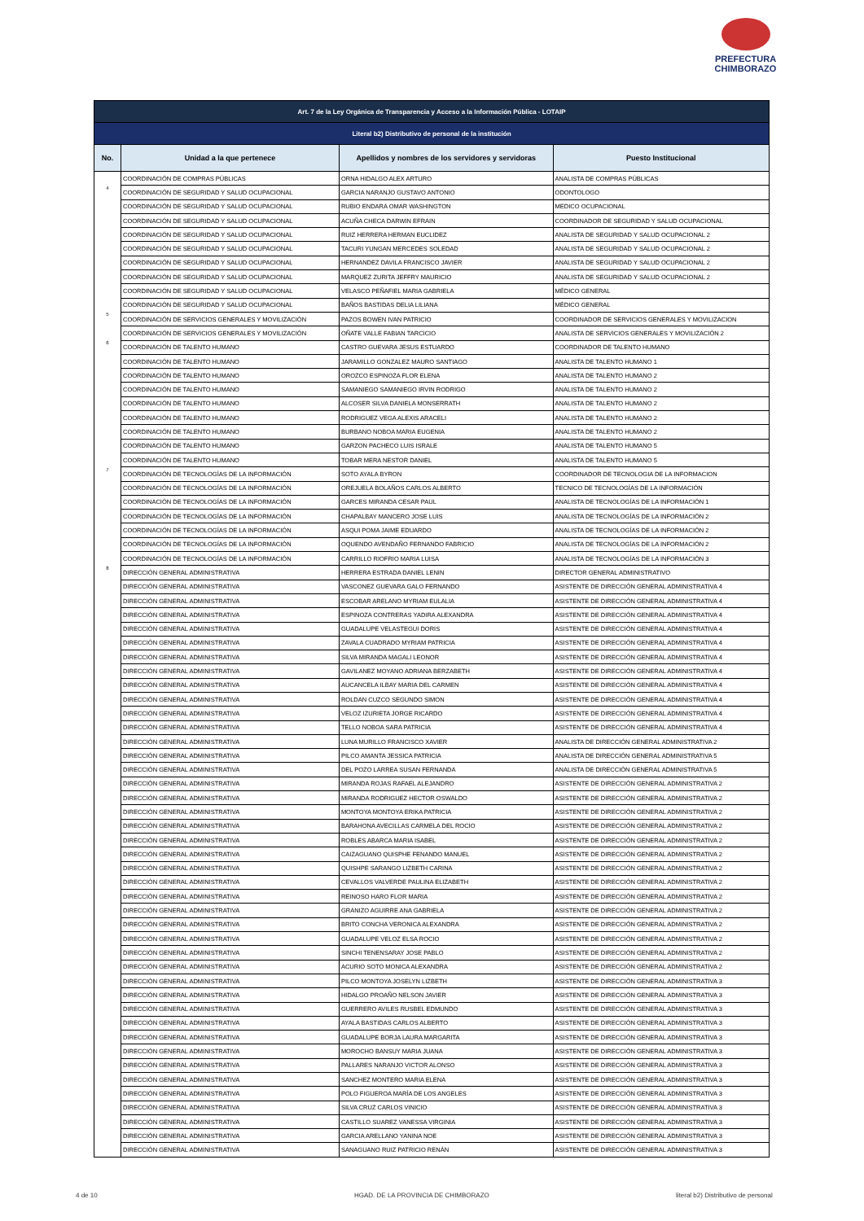PREFECTURA
CHIMBORAZO
| Art. 7 de la Ley Orgánica de Transparencia y Acceso a la Información Pública - LOTAIP | | | |
| Literal b2) Distributivo de personal de la institución | | | |
| No. | Unidad a la que pertenece | Apellidos y nombres de los servidores y servidoras | Puesto Institucional |
| | COORDINACIÓN DE COMPRAS PÚBLICAS | ORNA HIDALGO ALEX ARTURO | ANALISTA DE COMPRAS PÚBLICAS |
| 4 | COORDINACIÓN DE SEGURIDAD Y SALUD OCUPACIONAL | GARCIA NARANJO GUSTAVO ANTONIO | ODONTOLOGO |
| | COORDINACIÓN DE SEGURIDAD Y SALUD OCUPACIONAL | RUBIO ENDARA OMAR WASHINGTON | MEDICO OCUPACIONAL |
| | COORDINACIÓN DE SEGURIDAD Y SALUD OCUPACIONAL | ACUÑA CHECA DARWIN EFRAIN | COORDINADOR DE SEGURIDAD Y SALUD OCUPACIONAL |
| | COORDINACIÓN DE SEGURIDAD Y SALUD OCUPACIONAL | RUIZ HERRERA HERMAN EUCLIDEZ | ANALISTA DE SEGURIDAD Y SALUD OCUPACIONAL 2 |
| | COORDINACIÓN DE SEGURIDAD Y SALUD OCUPACIONAL | TACURI YUNGAN MERCEDES SOLEDAD | ANALISTA DE SEGURIDAD Y SALUD OCUPACIONAL 2 |
| | COORDINACIÓN DE SEGURIDAD Y SALUD OCUPACIONAL | HERNANDEZ DAVILA FRANCISCO JAVIER | ANALISTA DE SEGURIDAD Y SALUD OCUPACIONAL 2 |
| | COORDINACIÓN DE SEGURIDAD Y SALUD OCUPACIONAL | MARQUEZ ZURITA JEFFRY MAURICIO | ANALISTA DE SEGURIDAD Y SALUD OCUPACIONAL 2 |
| | COORDINACIÓN DE SEGURIDAD Y SALUD OCUPACIONAL | VELASCO PEÑAFIEL MARIA GABRIELA | MÉDICO GENERAL |
| | COORDINACIÓN DE SEGURIDAD Y SALUD OCUPACIONAL | BAÑOS BASTIDAS DELIA LILIANA | MÉDICO GENERAL |
| 5 | COORDINACIÓN DE SERVICIOS GENERALES Y MOVILIZACIÓN | PAZOS BOWEN IVAN PATRICIO | COORDINADOR DE SERVICIOS GENERALES Y MOVILIZACION |
| | COORDINACIÓN DE SERVICIOS GENERALES Y MOVILIZACIÓN | OÑATE VALLE FABIAN TARCICIO | ANALISTA DE SERVICIOS GENERALES Y MOVILIZACIÓN 2 |
| 6 | COORDINACIÓN DE TALENTO HUMANO | CASTRO GUEVARA JESUS ESTUARDO | COORDINADOR DE TALENTO HUMANO |
| | COORDINACIÓN DE TALENTO HUMANO | JARAMILLO GONZALEZ MAURO SANTIAGO | ANALISTA DE TALENTO HUMANO 1 |
| | COORDINACIÓN DE TALENTO HUMANO | OROZCO ESPINOZA FLOR ELENA | ANALISTA DE TALENTO HUMANO 2 |
| | COORDINACIÓN DE TALENTO HUMANO | SAMANIEGO SAMANIEGO IRVIN RODRIGO | ANALISTA DE TALENTO HUMANO 2 |
| | COORDINACIÓN DE TALENTO HUMANO | ALCOSER SILVA DANIELA MONSERRATH | ANALISTA DE TALENTO HUMANO 2 |
| | COORDINACIÓN DE TALENTO HUMANO | RODRIGUEZ VEGA ALEXIS ARACELI | ANALISTA DE TALENTO HUMANO 2 |
| | COORDINACIÓN DE TALENTO HUMANO | BURBANO NOBOA MARIA EUGENIA | ANALISTA DE TALENTO HUMANO 2 |
| | COORDINACIÓN DE TALENTO HUMANO | GARZON PACHECO LUIS ISRALE | ANALISTA DE TALENTO HUMANO 5 |
| | COORDINACIÓN DE TALENTO HUMANO | TOBAR MERA NESTOR DANIEL | ANALISTA DE TALENTO HUMANO 5 |
| 7 | COORDINACIÓN DE TECNOLOGÍAS DE LA INFORMACIÓN | SOTO AYALA BYRON | COORDINADOR DE TECNOLOGIA DE LA INFORMACION |
| | COORDINACIÓN DE TECNOLOGÍAS DE LA INFORMACIÓN | OREJUELA BOLAÑOS CARLOS ALBERTO | TECNICO DE TECNOLOGÍAS DE LA INFORMACIÓN |
| | COORDINACIÓN DE TECNOLOGÍAS DE LA INFORMACIÓN | GARCES MIRANDA CESAR PAUL | ANALISTA DE TECNOLOGÍAS DE LA INFORMACIÓN 1 |
| | COORDINACIÓN DE TECNOLOGÍAS DE LA INFORMACIÓN | CHAPALBAY MANCERO JOSE LUIS | ANALISTA DE TECNOLOGÍAS DE LA INFORMACIÓN 2 |
| | COORDINACIÓN DE TECNOLOGÍAS DE LA INFORMACIÓN | ASQUI POMA JAIME EDUARDO | ANALISTA DE TECNOLOGÍAS DE LA INFORMACIÓN 2 |
| | COORDINACIÓN DE TECNOLOGÍAS DE LA INFORMACIÓN | OQUENDO AVENDAÑO FERNANDO FABRICIO | ANALISTA DE TECNOLOGÍAS DE LA INFORMACIÓN 2 |
| | COORDINACIÓN DE TECNOLOGÍAS DE LA INFORMACIÓN | CARRILLO RIOFRIO MARIA LUISA | ANALISTA DE TECNOLOGÍAS DE LA INFORMACIÓN 3 |
| 8 | DIRECCIÓN GENERAL ADMINISTRATIVA | HERRERA ESTRADA DANIEL LENIN | DIRECTOR GENERAL ADMINISTRATIVO |
| | DIRECCIÓN GENERAL ADMINISTRATIVA | VASCONEZ GUEVARA GALO FERNANDO | ASISTENTE DE DIRECCIÓN GENERAL ADMINISTRATIVA 4 |
| | DIRECCIÓN GENERAL ADMINISTRATIVA | ESCOBAR ARELANO MYRIAM EULALIA | ASISTENTE DE DIRECCIÓN GENERAL ADMINISTRATIVA 4 |
| | DIRECCIÓN GENERAL ADMINISTRATIVA | ESPINOZA CONTRERAS YADIRA ALEXANDRA | ASISTENTE DE DIRECCIÓN GENERAL ADMINISTRATIVA 4 |
| | DIRECCIÓN GENERAL ADMINISTRATIVA | GUADALUPE VELASTEGUI DORIS | ASISTENTE DE DIRECCIÓN GENERAL ADMINISTRATIVA 4 |
| | DIRECCIÓN GENERAL ADMINISTRATIVA | ZAVALA CUADRADO MYRIAM PATRICIA | ASISTENTE DE DIRECCIÓN GENERAL ADMINISTRATIVA 4 |
| | DIRECCIÓN GENERAL ADMINISTRATIVA | SILVA MIRANDA MAGALI LEONOR | ASISTENTE DE DIRECCIÓN GENERAL ADMINISTRATIVA 4 |
| | DIRECCIÓN GENERAL ADMINISTRATIVA | GAVILANEZ MOYANO ADRIANA BERZABETH | ASISTENTE DE DIRECCIÓN GENERAL ADMINISTRATIVA 4 |
| | DIRECCIÓN GENERAL ADMINISTRATIVA | AUCANCELA ILBAY MARIA DEL CARMEN | ASISTENTE DE DIRECCIÓN GENERAL ADMINISTRATIVA 4 |
| | DIRECCIÓN GENERAL ADMINISTRATIVA | ROLDAN CUZCO SEGUNDO SIMON | ASISTENTE DE DIRECCIÓN GENERAL ADMINISTRATIVA 4 |
| | DIRECCIÓN GENERAL ADMINISTRATIVA | VELOZ IZURIETA JORGE RICARDO | ASISTENTE DE DIRECCIÓN GENERAL ADMINISTRATIVA 4 |
| | DIRECCIÓN GENERAL ADMINISTRATIVA | TELLO NOBOA SARA PATRICIA | ASISTENTE DE DIRECCIÓN GENERAL ADMINISTRATIVA 4 |
| | DIRECCIÓN GENERAL ADMINISTRATIVA | LUNA MURILLO FRANCISCO XAVIER | ANALISTA DE DIRECCIÓN GENERAL ADMINISTRATIVA 2 |
| | DIRECCIÓN GENERAL ADMINISTRATIVA | PILCO AMANTA JESSICA PATRICIA | ANALISTA DE DIRECCIÓN GENERAL ADMINISTRATIVA 5 |
| | DIRECCIÓN GENERAL ADMINISTRATIVA | DEL POZO LARREA SUSAN FERNANDA | ANALISTA DE DIRECCIÓN GENERAL ADMINISTRATIVA 5 |
| | DIRECCIÓN GENERAL ADMINISTRATIVA | MIRANDA ROJAS RAFAEL ALEJANDRO | ASISTENTE DE DIRECCIÓN GENERAL ADMINISTRATIVA 2 |
| | DIRECCIÓN GENERAL ADMINISTRATIVA | MIRANDA RODRIGUEZ HECTOR OSWALDO | ASISTENTE DE DIRECCIÓN GENERAL ADMINISTRATIVA 2 |
| | DIRECCIÓN GENERAL ADMINISTRATIVA | MONTOYA MONTOYA ERIKA PATRICIA | ASISTENTE DE DIRECCIÓN GENERAL ADMINISTRATIVA 2 |
| | DIRECCIÓN GENERAL ADMINISTRATIVA | BARAHONA AVECILLAS CARMELA DEL ROCIO | ASISTENTE DE DIRECCIÓN GENERAL ADMINISTRATIVA 2 |
| | DIRECCIÓN GENERAL ADMINISTRATIVA | ROBLES ABARCA MARIA ISABEL | ASISTENTE DE DIRECCIÓN GENERAL ADMINISTRATIVA 2 |
| | DIRECCIÓN GENERAL ADMINISTRATIVA | CAIZAGUANO QUISPHE FENANDO MANUEL | ASISTENTE DE DIRECCIÓN GENERAL ADMINISTRATIVA 2 |
| | DIRECCIÓN GENERAL ADMINISTRATIVA | QUISHPE SARANGO LIZBETH CARINA | ASISTENTE DE DIRECCIÓN GENERAL ADMINISTRATIVA 2 |
| | DIRECCIÓN GENERAL ADMINISTRATIVA | CEVALLOS VALVERDE PAULINA ELIZABETH | ASISTENTE DE DIRECCIÓN GENERAL ADMINISTRATIVA 2 |
| | DIRECCIÓN GENERAL ADMINISTRATIVA | REINOSO HARO FLOR MARIA | ASISTENTE DE DIRECCIÓN GENERAL ADMINISTRATIVA 2 |
| | DIRECCIÓN GENERAL ADMINISTRATIVA | GRANIZO AGUIRRE ANA GABRIELA | ASISTENTE DE DIRECCIÓN GENERAL ADMINISTRATIVA 2 |
| | DIRECCIÓN GENERAL ADMINISTRATIVA | BRITO CONCHA VERONICA ALEXANDRA | ASISTENTE DE DIRECCIÓN GENERAL ADMINISTRATIVA 2 |
| | DIRECCIÓN GENERAL ADMINISTRATIVA | GUADALUPE VELOZ ELSA ROCIO | ASISTENTE DE DIRECCIÓN GENERAL ADMINISTRATIVA 2 |
| | DIRECCIÓN GENERAL ADMINISTRATIVA | SINCHI TENENSARAY JOSE PABLO | ASISTENTE DE DIRECCIÓN GENERAL ADMINISTRATIVA 2 |
| | DIRECCIÓN GENERAL ADMINISTRATIVA | ACURIO SOTO MONICA ALEXANDRA | ASISTENTE DE DIRECCIÓN GENERAL ADMINISTRATIVA 2 |
| | DIRECCIÓN GENERAL ADMINISTRATIVA | PILCO MONTOYA JOSELYN LIZBETH | ASISTENTE DE DIRECCIÓN GENERAL ADMINISTRATIVA 3 |
| | DIRECCIÓN GENERAL ADMINISTRATIVA | HIDALGO PROAÑO NELSON JAVIER | ASISTENTE DE DIRECCIÓN GENERAL ADMINISTRATIVA 3 |
| | DIRECCIÓN GENERAL ADMINISTRATIVA | GUERRERO AVILES RUSBEL EDMUNDO | ASISTENTE DE DIRECCIÓN GENERAL ADMINISTRATIVA 3 |
| | DIRECCIÓN GENERAL ADMINISTRATIVA | AYALA BASTIDAS CARLOS ALBERTO | ASISTENTE DE DIRECCIÓN GENERAL ADMINISTRATIVA 3 |
| | DIRECCIÓN GENERAL ADMINISTRATIVA | GUADALUPE BORJA LAURA MARGARITA | ASISTENTE DE DIRECCIÓN GENERAL ADMINISTRATIVA 3 |
| | DIRECCIÓN GENERAL ADMINISTRATIVA | MOROCHO BANSUY MARIA JUANA | ASISTENTE DE DIRECCIÓN GENERAL ADMINISTRATIVA 3 |
| | DIRECCIÓN GENERAL ADMINISTRATIVA | PALLARES NARANJO VICTOR ALONSO | ASISTENTE DE DIRECCIÓN GENERAL ADMINISTRATIVA 3 |
| | DIRECCIÓN GENERAL ADMINISTRATIVA | SANCHEZ MONTERO MARIA ELENA | ASISTENTE DE DIRECCIÓN GENERAL ADMINISTRATIVA 3 |
| | DIRECCIÓN GENERAL ADMINISTRATIVA | POLO FIGUEROA MARÍA DE LOS ANGELES | ASISTENTE DE DIRECCIÓN GENERAL ADMINISTRATIVA 3 |
| | DIRECCIÓN GENERAL ADMINISTRATIVA | SILVA CRUZ CARLOS VINICIO | ASISTENTE DE DIRECCIÓN GENERAL ADMINISTRATIVA 3 |
| | DIRECCIÓN GENERAL ADMINISTRATIVA | CASTILLO SUAREZ VANESSA VIRGINIA | ASISTENTE DE DIRECCIÓN GENERAL ADMINISTRATIVA 3 |
| | DIRECCIÓN GENERAL ADMINISTRATIVA | GARCIA ARELLANO YANINA NOE | ASISTENTE DE DIRECCIÓN GENERAL ADMINISTRATIVA 3 |
| | DIRECCIÓN GENERAL ADMINISTRATIVA | SANAGUANO RUIZ PATRICIO RENÁN | ASISTENTE DE DIRECCIÓN GENERAL ADMINISTRATIVA 3 |
4 de 10
HGAD. DE LA PROVINCIA DE CHIMBORAZO
literal b2) Distributivo de personal